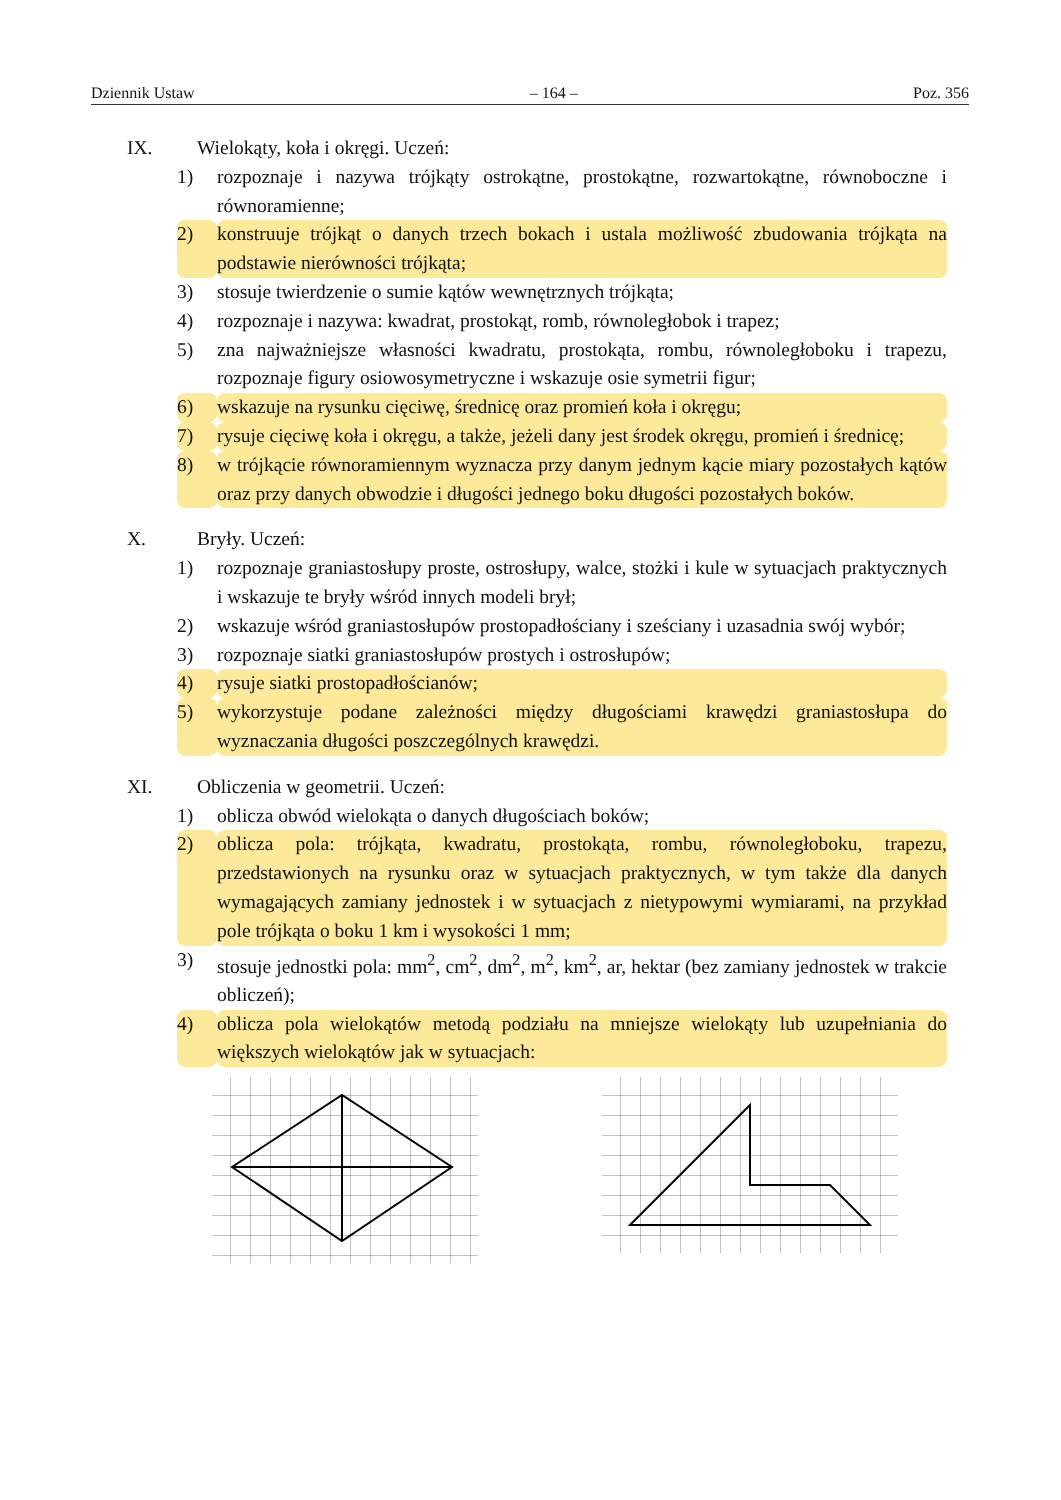Dziennik Ustaw – 164 – Poz. 356
IX. Wielokąty, koła i okręgi. Uczeń:
1) rozpoznaje i nazywa trójkąty ostrokątne, prostokątne, rozwartokątne, równoboczne i równoramienne;
2) konstruuje trójkąt o danych trzech bokach i ustala możliwość zbudowania trójkąta na podstawie nierówności trójkąta;
3) stosuje twierdzenie o sumie kątów wewnętrznych trójkąta;
4) rozpoznaje i nazywa: kwadrat, prostokąt, romb, równoległobok i trapez;
5) zna najważniejsze własności kwadratu, prostokąta, rombu, równoległoboku i trapezu, rozpoznaje figury osiowosymetryczne i wskazuje osie symetrii figur;
6) wskazuje na rysunku cięciwę, średnicę oraz promień koła i okręgu;
7) rysuje cięciwę koła i okręgu, a także, jeżeli dany jest środek okręgu, promień i średnicę;
8) w trójkącie równoramiennym wyznacza przy danym jednym kącie miary pozostałych kątów oraz przy danych obwodzie i długości jednego boku długości pozostałych boków.
X. Bryły. Uczeń:
1) rozpoznaje graniastosłupy proste, ostrosłupy, walce, stożki i kule w sytuacjach praktycznych i wskazuje te bryły wśród innych modeli brył;
2) wskazuje wśród graniastosłupów prostopadłościany i sześciany i uzasadnia swój wybór;
3) rozpoznaje siatki graniastosłupów prostych i ostrosłupów;
4) rysuje siatki prostopadłościanów;
5) wykorzystuje podane zależności między długościami krawędzi graniastosłupa do wyznaczania długości poszczególnych krawędzi.
XI. Obliczenia w geometrii. Uczeń:
1) oblicza obwód wielokąta o danych długościach boków;
2) oblicza pola: trójkąta, kwadratu, prostokąta, rombu, równoległoboku, trapezu, przedstawionych na rysunku oraz w sytuacjach praktycznych, w tym także dla danych wymagających zamiany jednostek i w sytuacjach z nietypowymi wymiarami, na przykład pole trójkąta o boku 1 km i wysokości 1 mm;
3) stosuje jednostki pola: mm<sup>2</sup>, cm<sup>2</sup>, dm<sup>2</sup>, m<sup>2</sup>, km<sup>2</sup>, ar, hektar (bez zamiany jednostek w trakcie obliczeń);
4) oblicza pola wielokątów metodą podziału na mniejsze wielokąty lub uzupełniania do większych wielokątów jak w sytuacjach: